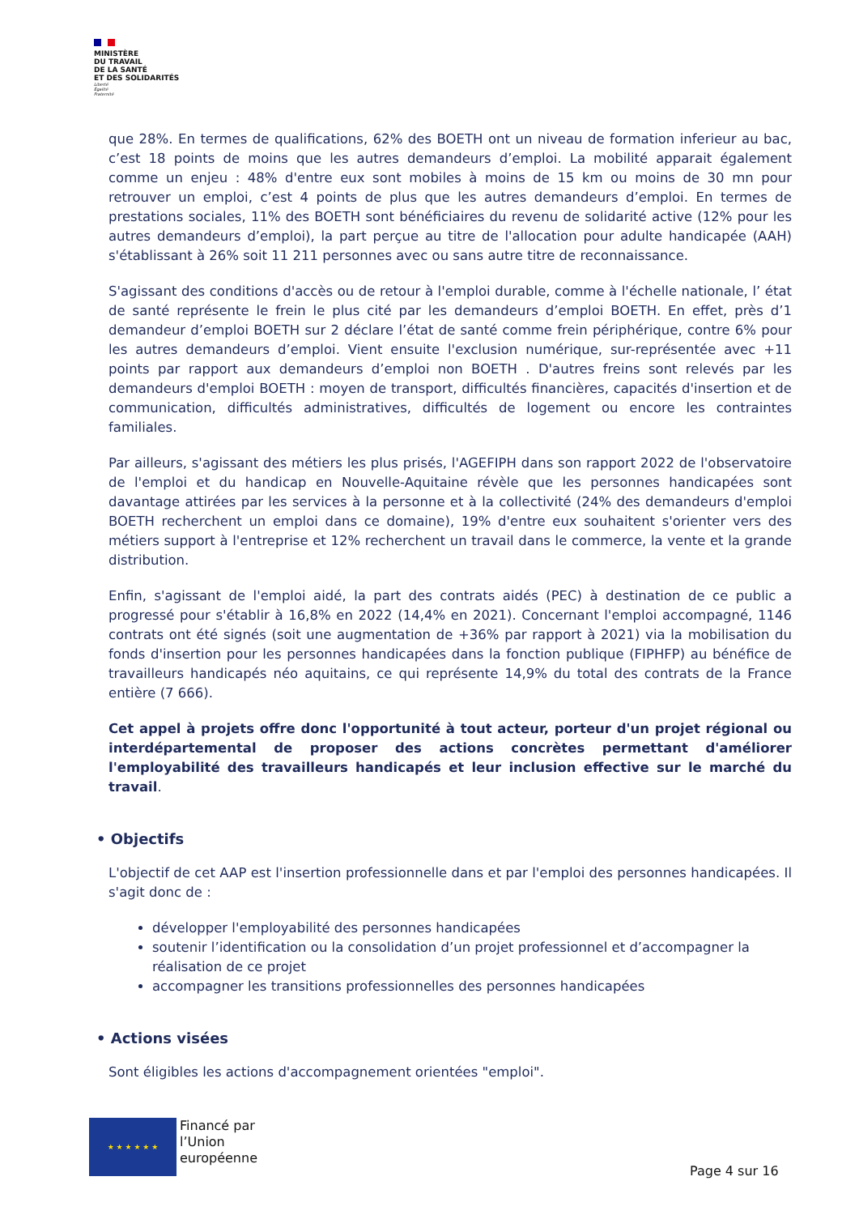MINISTÈRE
DU TRAVAIL
DE LA SANTÉ
ET DES SOLIDARITÉS
Liberté
Égalité
Fraternité
que 28%. En termes de qualifications, 62% des BOETH ont un niveau de formation inferieur au bac, c’est 18 points de moins que les autres demandeurs d’emploi. La mobilité apparait également comme un enjeu : 48% d'entre eux sont mobiles à moins de 15 km ou moins de 30 mn pour retrouver un emploi, c’est 4 points de plus que les autres demandeurs d’emploi. En termes de prestations sociales, 11% des BOETH sont bénéficiaires du revenu de solidarité active (12% pour les autres demandeurs d’emploi), la part perçue au titre de l'allocation pour adulte handicapée (AAH) s'établissant à 26% soit 11 211 personnes avec ou sans autre titre de reconnaissance.
S'agissant des conditions d'accès ou de retour à l'emploi durable, comme à l'échelle nationale, l’ état de santé représente le frein le plus cité par les demandeurs d’emploi BOETH. En effet, près d’1 demandeur d’emploi BOETH sur 2 déclare l’état de santé comme frein périphérique, contre 6% pour les autres demandeurs d’emploi. Vient ensuite l'exclusion numérique, sur-représentée avec +11 points par rapport aux demandeurs d’emploi non BOETH . D'autres freins sont relevés par les demandeurs d'emploi BOETH : moyen de transport, difficultés financières, capacités d'insertion et de communication, difficultés administratives, difficultés de logement ou encore les contraintes familiales.
Par ailleurs, s'agissant des métiers les plus prisés, l'AGEFIPH dans son rapport 2022 de l'observatoire de l'emploi et du handicap en Nouvelle-Aquitaine révèle que les personnes handicapées sont davantage attirées par les services à la personne et à la collectivité (24% des demandeurs d'emploi BOETH recherchent un emploi dans ce domaine), 19% d'entre eux souhaitent s'orienter vers des métiers support à l'entreprise et 12% recherchent un travail dans le commerce, la vente et la grande distribution.
Enfin, s'agissant de l'emploi aidé, la part des contrats aidés (PEC) à destination de ce public a progressé pour s'établir à 16,8% en 2022 (14,4% en 2021). Concernant l'emploi accompagné, 1146 contrats ont été signés (soit une augmentation de +36% par rapport à 2021) via la mobilisation du fonds d'insertion pour les personnes handicapées dans la fonction publique (FIPHFP) au bénéfice de travailleurs handicapés néo aquitains, ce qui représente 14,9% du total des contrats de la France entière (7 666).
Cet appel à projets offre donc l'opportunité à tout acteur, porteur d'un projet régional ou interdépartemental de proposer des actions concrètes permettant d'améliorer l'employabilité des travailleurs handicapés et leur inclusion effective sur le marché du travail.
• Objectifs
L'objectif de cet AAP est l'insertion professionnelle dans et par l'emploi des personnes handicapées. Il s'agit donc de :
développer l'employabilité des personnes handicapées
soutenir l’identification ou la consolidation d’un projet professionnel et d’accompagner la réalisation de ce projet
accompagner les transitions professionnelles des personnes handicapées
• Actions visées
Sont éligibles les actions d'accompagnement orientées "emploi".
★ ★ ★ ★ ★ ★
Financé par
l’Union
européenne
Page 4 sur 16